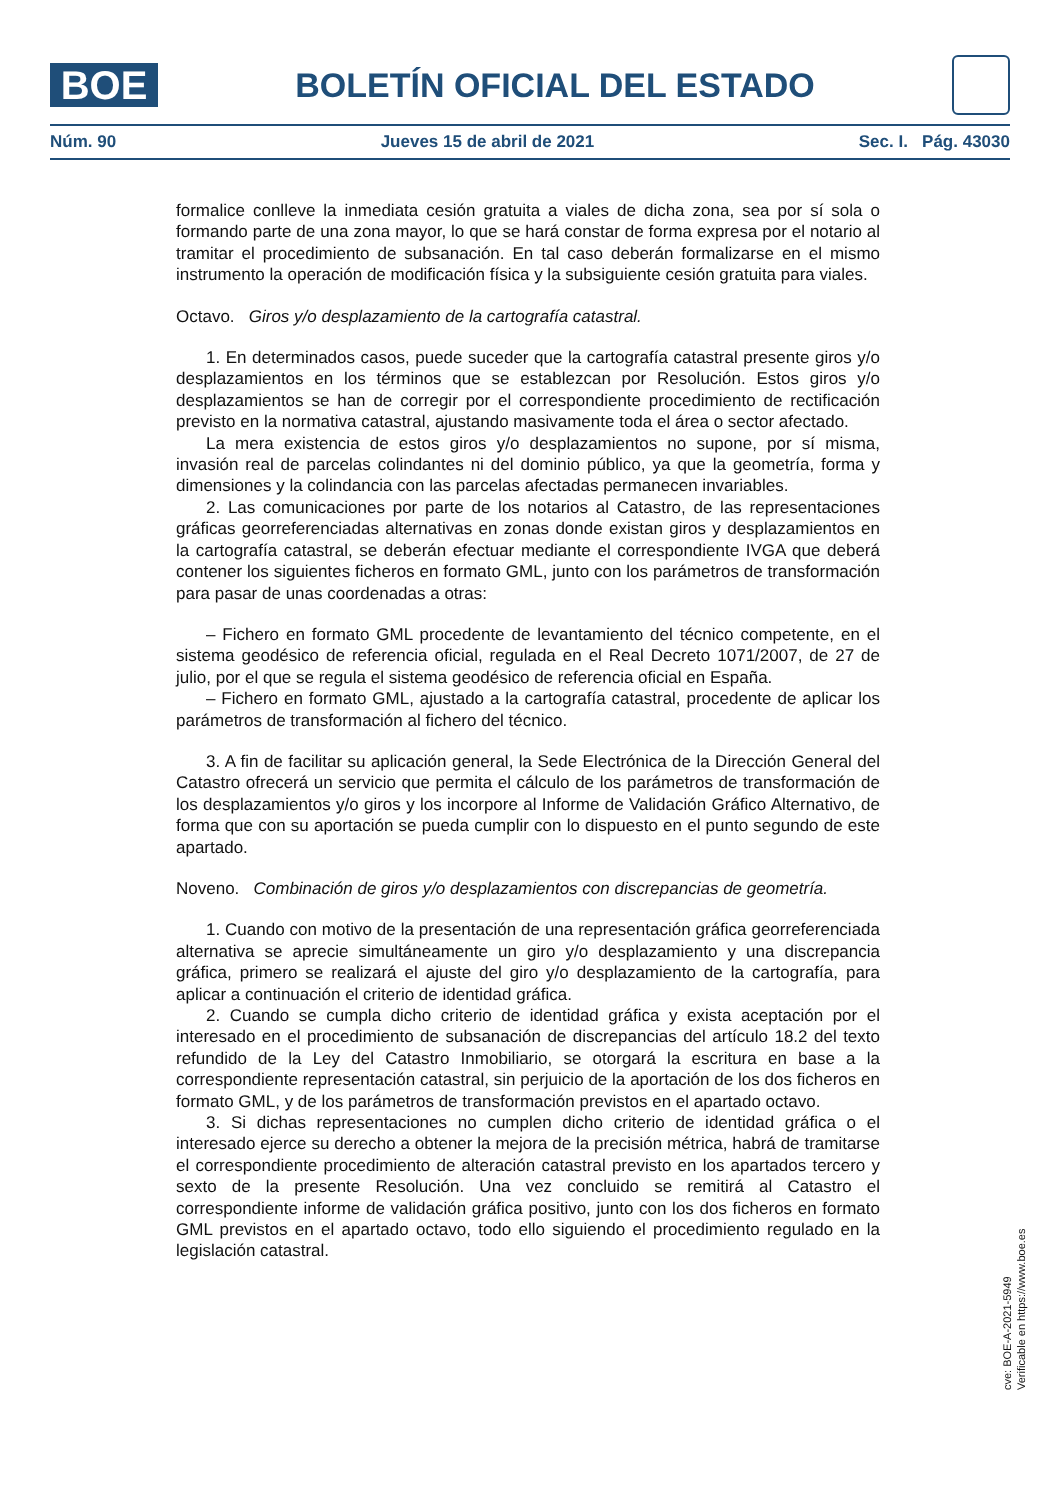BOE
BOLETÍN OFICIAL DEL ESTADO
Núm. 90 Jueves 15 de abril de 2021 Sec. I. Pág. 43030
formalice conlleve la inmediata cesión gratuita a viales de dicha zona, sea por sí sola o formando parte de una zona mayor, lo que se hará constar de forma expresa por el notario al tramitar el procedimiento de subsanación. En tal caso deberán formalizarse en el mismo instrumento la operación de modificación física y la subsiguiente cesión gratuita para viales.
Octavo. Giros y/o desplazamiento de la cartografía catastral.
1. En determinados casos, puede suceder que la cartografía catastral presente giros y/o desplazamientos en los términos que se establezcan por Resolución. Estos giros y/o desplazamientos se han de corregir por el correspondiente procedimiento de rectificación previsto en la normativa catastral, ajustando masivamente toda el área o sector afectado.
La mera existencia de estos giros y/o desplazamientos no supone, por sí misma, invasión real de parcelas colindantes ni del dominio público, ya que la geometría, forma y dimensiones y la colindancia con las parcelas afectadas permanecen invariables.
2. Las comunicaciones por parte de los notarios al Catastro, de las representaciones gráficas georreferenciadas alternativas en zonas donde existan giros y desplazamientos en la cartografía catastral, se deberán efectuar mediante el correspondiente IVGA que deberá contener los siguientes ficheros en formato GML, junto con los parámetros de transformación para pasar de unas coordenadas a otras:
– Fichero en formato GML procedente de levantamiento del técnico competente, en el sistema geodésico de referencia oficial, regulada en el Real Decreto 1071/2007, de 27 de julio, por el que se regula el sistema geodésico de referencia oficial en España.
– Fichero en formato GML, ajustado a la cartografía catastral, procedente de aplicar los parámetros de transformación al fichero del técnico.
3. A fin de facilitar su aplicación general, la Sede Electrónica de la Dirección General del Catastro ofrecerá un servicio que permita el cálculo de los parámetros de transformación de los desplazamientos y/o giros y los incorpore al Informe de Validación Gráfico Alternativo, de forma que con su aportación se pueda cumplir con lo dispuesto en el punto segundo de este apartado.
Noveno. Combinación de giros y/o desplazamientos con discrepancias de geometría.
1. Cuando con motivo de la presentación de una representación gráfica georreferenciada alternativa se aprecie simultáneamente un giro y/o desplazamiento y una discrepancia gráfica, primero se realizará el ajuste del giro y/o desplazamiento de la cartografía, para aplicar a continuación el criterio de identidad gráfica.
2. Cuando se cumpla dicho criterio de identidad gráfica y exista aceptación por el interesado en el procedimiento de subsanación de discrepancias del artículo 18.2 del texto refundido de la Ley del Catastro Inmobiliario, se otorgará la escritura en base a la correspondiente representación catastral, sin perjuicio de la aportación de los dos ficheros en formato GML, y de los parámetros de transformación previstos en el apartado octavo.
3. Si dichas representaciones no cumplen dicho criterio de identidad gráfica o el interesado ejerce su derecho a obtener la mejora de la precisión métrica, habrá de tramitarse el correspondiente procedimiento de alteración catastral previsto en los apartados tercero y sexto de la presente Resolución. Una vez concluido se remitirá al Catastro el correspondiente informe de validación gráfica positivo, junto con los dos ficheros en formato GML previstos en el apartado octavo, todo ello siguiendo el procedimiento regulado en la legislación catastral.
cve: BOE-A-2021-5949
Verificable en https://www.boe.es